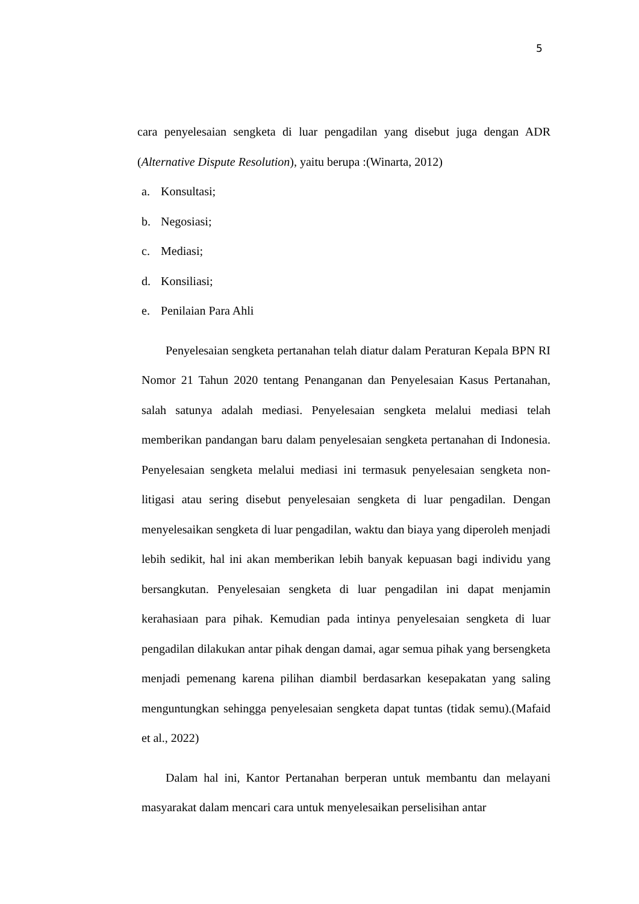5
cara penyelesaian sengketa di luar pengadilan yang disebut juga dengan ADR (Alternative Dispute Resolution), yaitu berupa :(Winarta, 2012)
a. Konsultasi;
b. Negosiasi;
c. Mediasi;
d. Konsiliasi;
e. Penilaian Para Ahli
Penyelesaian sengketa pertanahan telah diatur dalam Peraturan Kepala BPN RI Nomor 21 Tahun 2020 tentang Penanganan dan Penyelesaian Kasus Pertanahan, salah satunya adalah mediasi. Penyelesaian sengketa melalui mediasi telah memberikan pandangan baru dalam penyelesaian sengketa pertanahan di Indonesia. Penyelesaian sengketa melalui mediasi ini termasuk penyelesaian sengketa non-litigasi atau sering disebut penyelesaian sengketa di luar pengadilan. Dengan menyelesaikan sengketa di luar pengadilan, waktu dan biaya yang diperoleh menjadi lebih sedikit, hal ini akan memberikan lebih banyak kepuasan bagi individu yang bersangkutan. Penyelesaian sengketa di luar pengadilan ini dapat menjamin kerahasiaan para pihak. Kemudian pada intinya penyelesaian sengketa di luar pengadilan dilakukan antar pihak dengan damai, agar semua pihak yang bersengketa menjadi pemenang karena pilihan diambil berdasarkan kesepakatan yang saling menguntungkan sehingga penyelesaian sengketa dapat tuntas (tidak semu).(Mafaid et al., 2022)
Dalam hal ini, Kantor Pertanahan berperan untuk membantu dan melayani masyarakat dalam mencari cara untuk menyelesaikan perselisihan antar